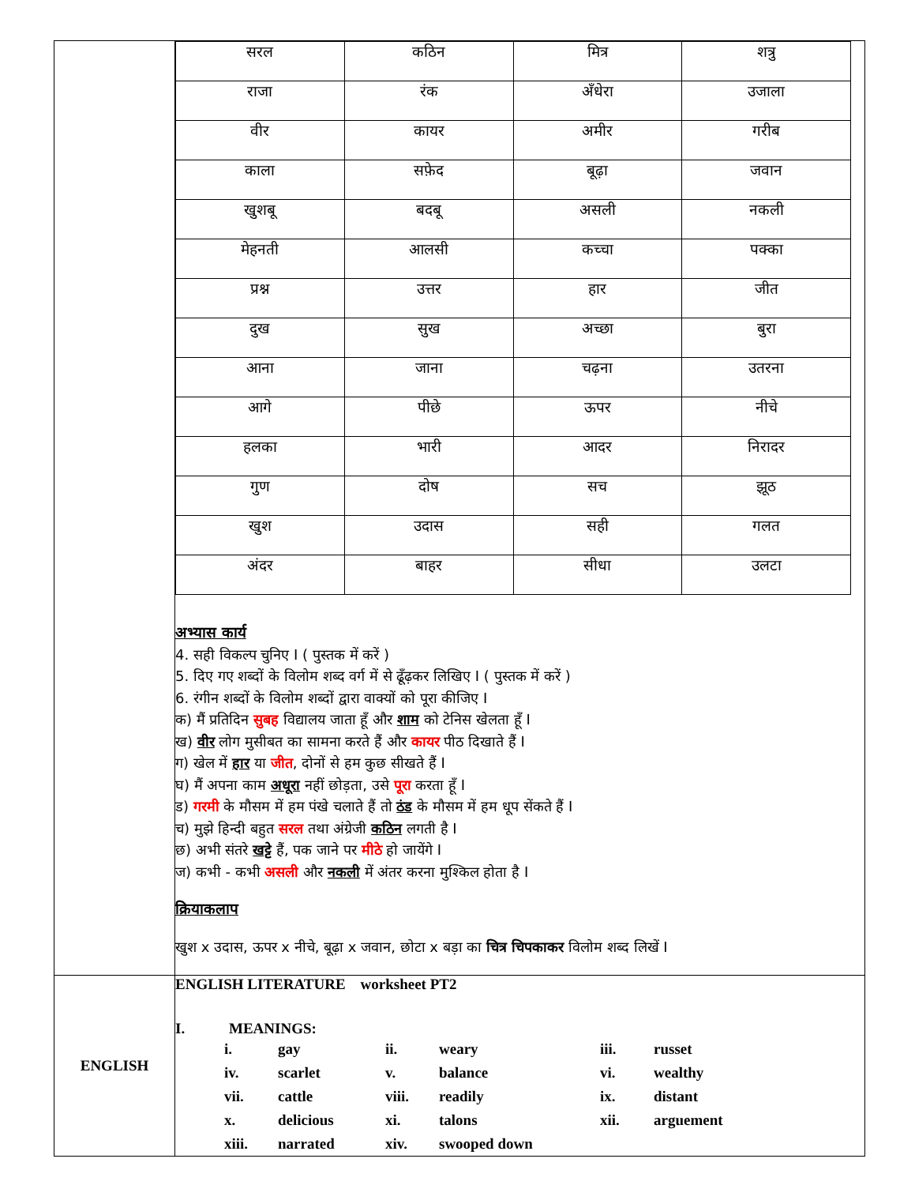| | / सरल / कठिन / मित्र / शत्रु / / राजा / रंक / अँधेरा / उजाला / / वीर / कायर / अमीर / गरीब / / काला / सफ़ेद / बूढ़ा / जवान / / खुशबू / बदबू / असली / नकली / / मेहनती / आलसी / कच्चा / पक्का / / प्रश्न / उत्तर / हार / जीत / / दुख / सुख / अच्छा / बुरा / / आना / जाना / चढ़ना / उतरना / / आगे / पीछे / ऊपर / नीचे / / हलका / भारी / आदर / निरादर / / गुण / दोष / सच / झूठ / / खुश / उदास / सही / गलत / / अंदर / बाहर / सीधा / उलटा / अभ्यास कार्य 4. सही विकल्प चुनिए I ( पुस्तक में करें ) 5. दिए गए शब्दों के विलोम शब्द वर्ग में से ढूँढ़कर लिखिए I ( पुस्तक में करें ) 6. रंगीन शब्दों के विलोम शब्दों द्वारा वाक्यों को पूरा कीजिए I क) मैं प्रतिदिन सुबह विद्यालय जाता हूँ और शाम को टेनिस खेलता हूँ I ख) वीर लोग मुसीबत का सामना करते हैं और कायर पीठ दिखाते हैं I ग) खेल में हार या जीत , दोनों से हम कुछ सीखते हैं I घ) मैं अपना काम अधूरा नहीं छोड़ता, उसे पूरा करता हूँ I ड) गरमी के मौसम में हम पंखे चलाते हैं तो ठंड के मौसम में हम धूप सेंकते हैं I च) मुझे हिन्दी बहुत सरल तथा अंग्रेजी कठिन लगती है I छ) अभी संतरे खट्टे हैं, पक जाने पर मीठे हो जायेंगे I ज) कभी - कभी असली और नकली में अंतर करना मुश्किल होता है I क्रियाकलाप खुश x उदास, ऊपर x नीचे, बूढ़ा x जवान, छोटा x बड़ा का चित्र चिपकाकर विलोम शब्द लिखें I |
| ENGLISH | ENGLISH LITERATURE worksheet PT2 I. MEANINGS: / i. / gay / ii. / weary / iii. / russet / / iv. / scarlet / v. / balance / vi. / wealthy / / vii. / cattle / viii. / readily / ix. / distant / / x. / delicious / xi. / talons / xii. / arguement / / xiii. / narrated / xiv. / swooped down / / / |